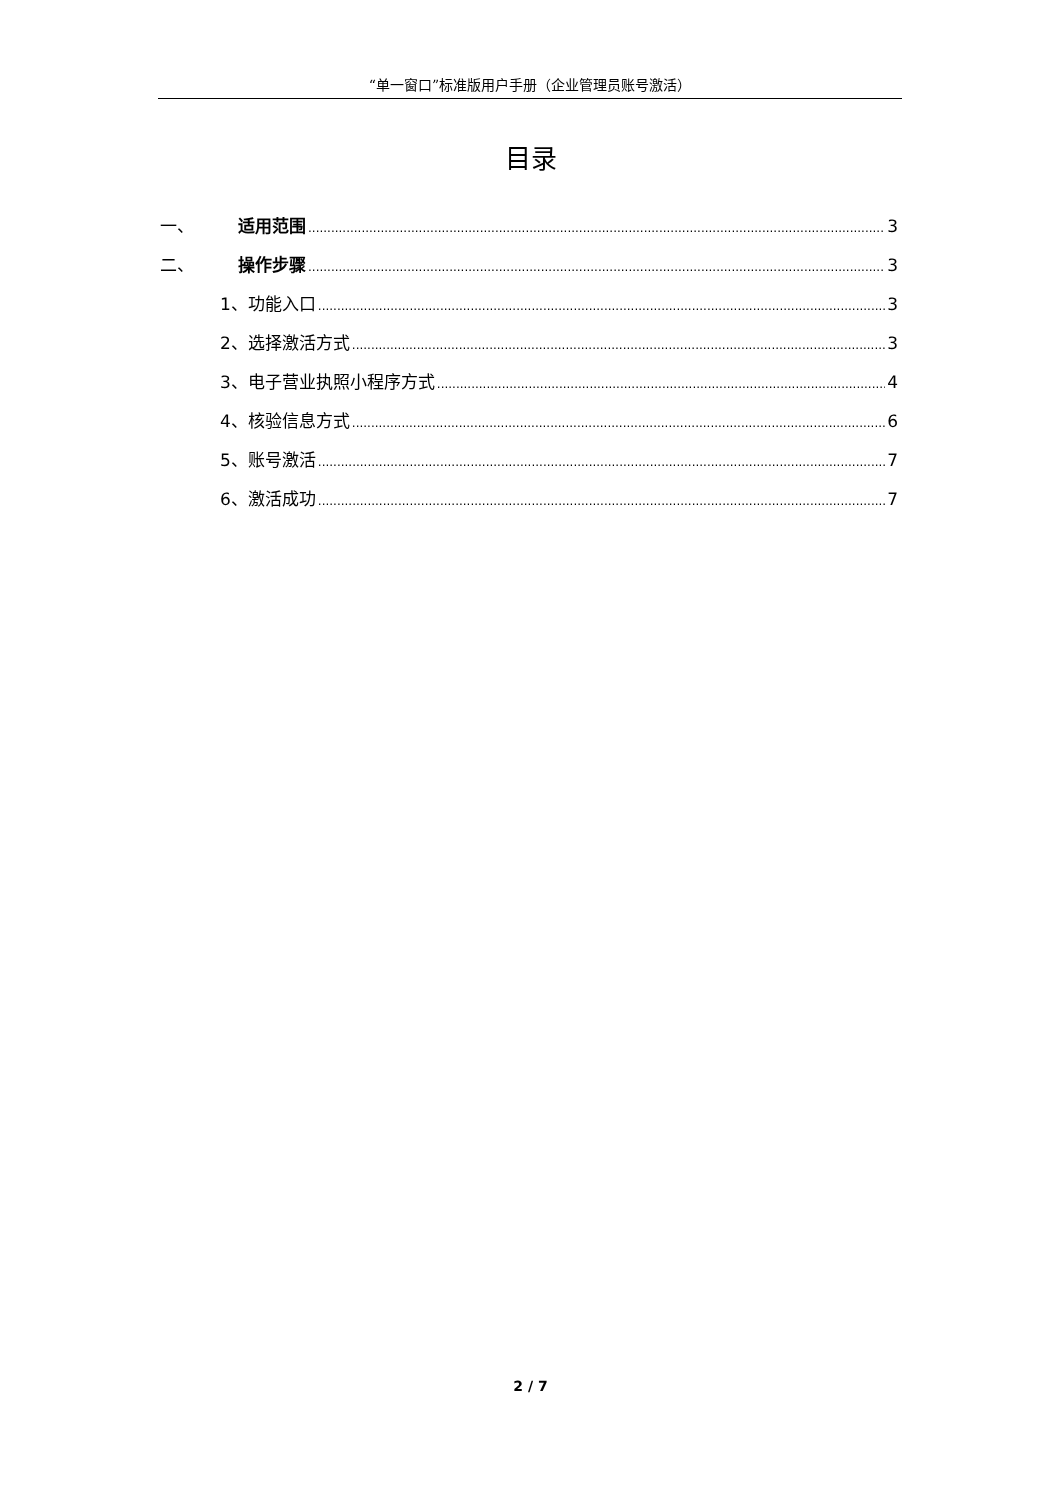“单一窗口”标准版用户手册（企业管理员账号激活）
目录
一、 适用范围 3
二、 操作步骤 3
1、功能入口 3
2、选择激活方式 3
3、电子营业执照小程序方式 4
4、核验信息方式 6
5、账号激活 7
6、激活成功 7
2 / 7